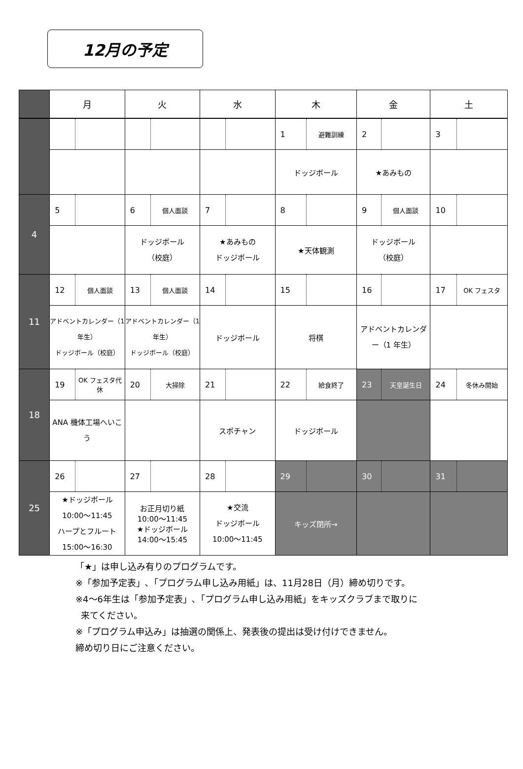12月の予定
| | 月 | | 火 | | 水 | | 木 | | 金 | | 土 | |
| --- | --- | --- | --- | --- | --- | --- | --- | --- | --- | --- | --- | --- |
| | | | | | | | 1 | 避難訓練 | 2 | | 3 | |
| | | | | | | | ドッジボール | | ★あみもの | | | |
| 4 | 5 | | 6 | 個人面談 | 7 | | 8 | | 9 | 個人面談 | 10 | |
| | | | ドッジボール （校庭） | | ★あみもの ドッジボール | | ★天体観測 | | ドッジボール （校庭） | | | |
| 11 | 12 | 個人面談 | 13 | 個人面談 | 14 | | 15 | | 16 | | 17 | OK フェスタ |
| | アドベントカレンダー（1 年生） ドッジボール（校庭） | | アドベントカレンダー（1 年生） ドッジボール（校庭） | | ドッジボール | | 将棋 | | アドベントカレンダー（1 年生） | | | |
| 18 | 19 | OK フェスタ代休 | 20 | 大掃除 | 21 | | 22 | 給食終了 | 23 | 天皇誕生日 | 24 | 冬休み開始 |
| | ANA 機体工場へいこう | | | | スポチャン | | ドッジボール | | | | | |
| 25 | 26 | | 27 | | 28 | | 29 | | 30 | | 31 | |
| | ★ドッジボール 10:00～11:45 ハープとフルート 15:00～16:30 | | お正月切り紙 10:00～11:45 ★ドッジボール 14:00～15:45 | | ★交流 ドッジボール 10:00～11:45 | | キッズ閉所→ | | | | | |
「★」は申し込み有りのプログラムです。
※「参加予定表」､「プログラム申し込み用紙」は、11月28日（月）締め切りです。
※4～6年生は「参加予定表」､「プログラム申し込み用紙」をキッズクラブまで取りに
来てください。
※「プログラム申込み」は抽選の関係上、発表後の提出は受け付けできません。
締め切り日にご注意ください。